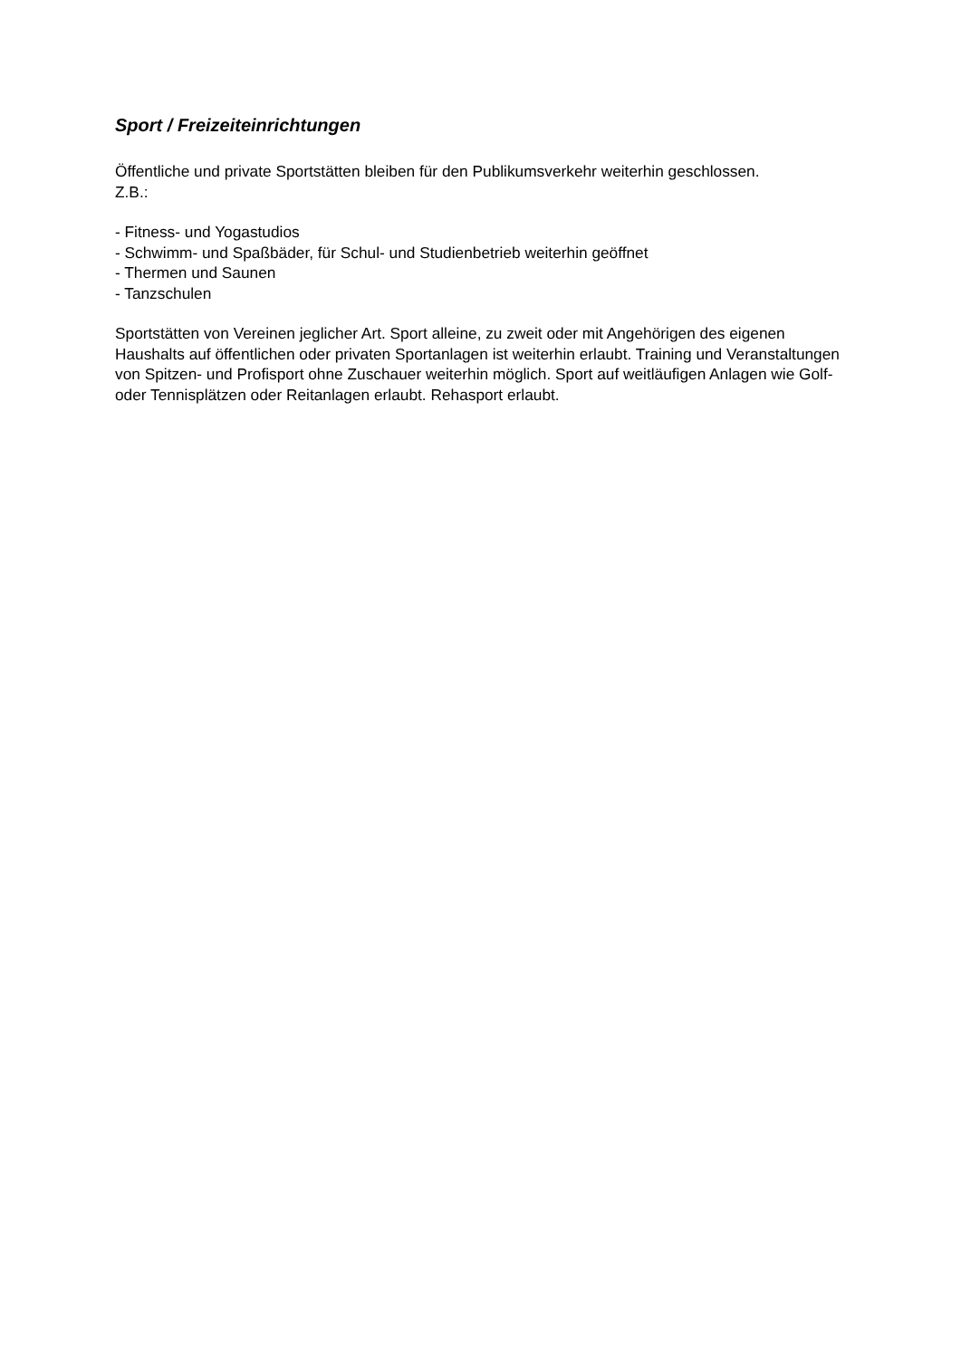Sport / Freizeiteinrichtungen
Öffentliche und private Sportstätten bleiben für den Publikumsverkehr weiterhin geschlossen.
Z.B.:
- Fitness- und Yogastudios
- Schwimm- und Spaßbäder, für Schul- und Studienbetrieb weiterhin geöffnet
- Thermen und Saunen
- Tanzschulen
Sportstätten von Vereinen jeglicher Art. Sport alleine, zu zweit oder mit Angehörigen des eigenen Haushalts auf öffentlichen oder privaten Sportanlagen ist weiterhin erlaubt. Training und Veranstaltungen von Spitzen- und Profisport ohne Zuschauer weiterhin möglich. Sport auf weitläufigen Anlagen wie Golf- oder Tennisplätzen oder Reitanlagen erlaubt. Rehasport erlaubt.